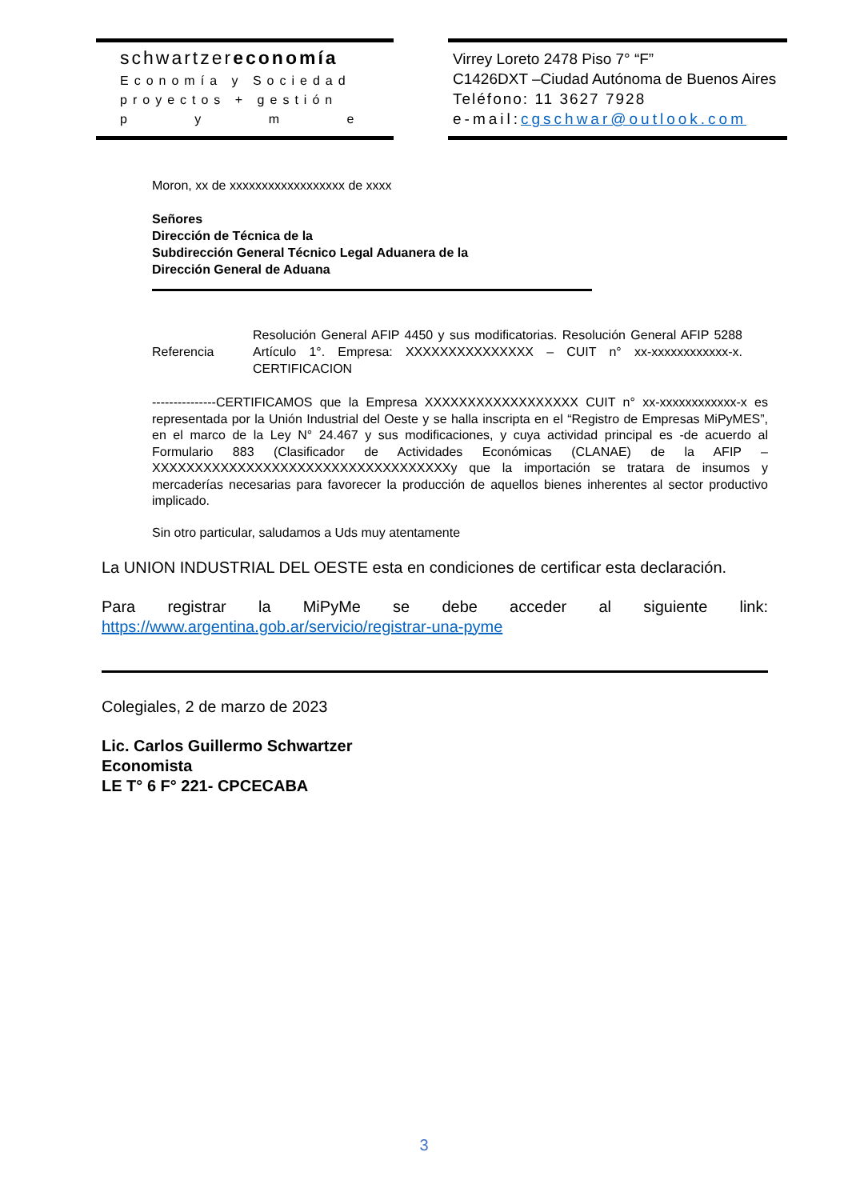schwartzereconomía
Economía y Sociedad
proyectos + gestión
p y m e
Virrey Loreto 2478 Piso 7° “F”
C1426DXT –Ciudad Autónoma de Buenos Aires
Teléfono: 11 3627 7928
e-mail:cgschwar@outlook.com
Moron, xx de xxxxxxxxxxxxxxxxxx de xxxx
Señores
Dirección de Técnica de la
Subdirección General Técnico Legal Aduanera de la
Dirección General de Aduana
Referencia
Resolución General AFIP 4450 y sus modificatorias. Resolución General AFIP 5288 Artículo 1°. Empresa: XXXXXXXXXXXXXXX – CUIT n° xx-xxxxxxxxxxxx-x. CERTIFICACION
---------------CERTIFICAMOS que la Empresa XXXXXXXXXXXXXXXXXX CUIT n° xx-xxxxxxxxxxxx-x es representada por la Unión Industrial del Oeste y se halla inscripta en el “Registro de Empresas MiPyMES”, en el marco de la Ley N° 24.467 y sus modificaciones, y cuya actividad principal es -de acuerdo al Formulario 883 (Clasificador de Actividades Económicas (CLANAE) de la AFIP – XXXXXXXXXXXXXXXXXXXXXXXXXXXXXXXXXXXy que la importación se tratara de insumos y mercaderías necesarias para favorecer la producción de aquellos bienes inherentes al sector productivo implicado.
Sin otro particular, saludamos a Uds muy atentamente
La UNION INDUSTRIAL DEL OESTE esta en condiciones de certificar esta declaración.
Para registrar la MiPyMe se debe acceder al siguiente link:
https://www.argentina.gob.ar/servicio/registrar-una-pyme
Colegiales, 2 de marzo de 2023
Lic. Carlos Guillermo Schwartzer
Economista
LE T° 6 F° 221- CPCECABA
3